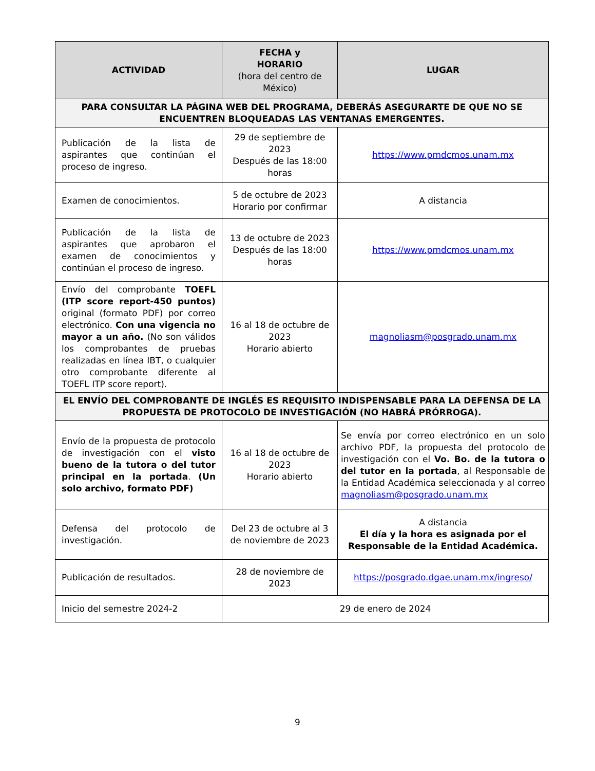| ACTIVIDAD | FECHA y HORARIO (hora del centro de México) | LUGAR |
| --- | --- | --- |
| PARA CONSULTAR LA PÁGINA WEB DEL PROGRAMA, DEBERÁS ASEGURARTE DE QUE NO SE ENCUENTREN BLOQUEADAS LAS VENTANAS EMERGENTES. | | |
| Publicación de la lista de aspirantes que continúan el proceso de ingreso. | 29 de septiembre de 2023 Después de las 18:00 horas | https://www.pmdcmos.unam.mx |
| Examen de conocimientos. | 5 de octubre de 2023 Horario por confirmar | A distancia |
| Publicación de la lista de aspirantes que aprobaron el examen de conocimientos y continúan el proceso de ingreso. | 13 de octubre de 2023 Después de las 18:00 horas | https://www.pmdcmos.unam.mx |
| Envío del comprobante TOEFL (ITP score report-450 puntos) original (formato PDF) por correo electrónico. Con una vigencia no mayor a un año. (No son válidos los comprobantes de pruebas realizadas en línea IBT, o cualquier otro comprobante diferente al TOEFL ITP score report). | 16 al 18 de octubre de 2023 Horario abierto | magnoliasm@posgrado.unam.mx |
| EL ENVÍO DEL COMPROBANTE DE INGLÉS ES REQUISITO INDISPENSABLE PARA LA DEFENSA DE LA PROPUESTA DE PROTOCOLO DE INVESTIGACIÓN (NO HABRÁ PRÓRROGA). | | |
| Envío de la propuesta de protocolo de investigación con el visto bueno de la tutora o del tutor principal en la portada . (Un solo archivo, formato PDF) | 16 al 18 de octubre de 2023 Horario abierto | Se envía por correo electrónico en un solo archivo PDF, la propuesta del protocolo de investigación con el Vo. Bo. de la tutora o del tutor en la portada , al Responsable de la Entidad Académica seleccionada y al correo magnoliasm@posgrado.unam.mx |
| Defensa del protocolo de investigación. | Del 23 de octubre al 3 de noviembre de 2023 | A distancia El día y la hora es asignada por el Responsable de la Entidad Académica. |
| Publicación de resultados. | 28 de noviembre de 2023 | https://posgrado.dgae.unam.mx/ingreso/ |
| Inicio del semestre 2024-2 | 29 de enero de 2024 | |
9